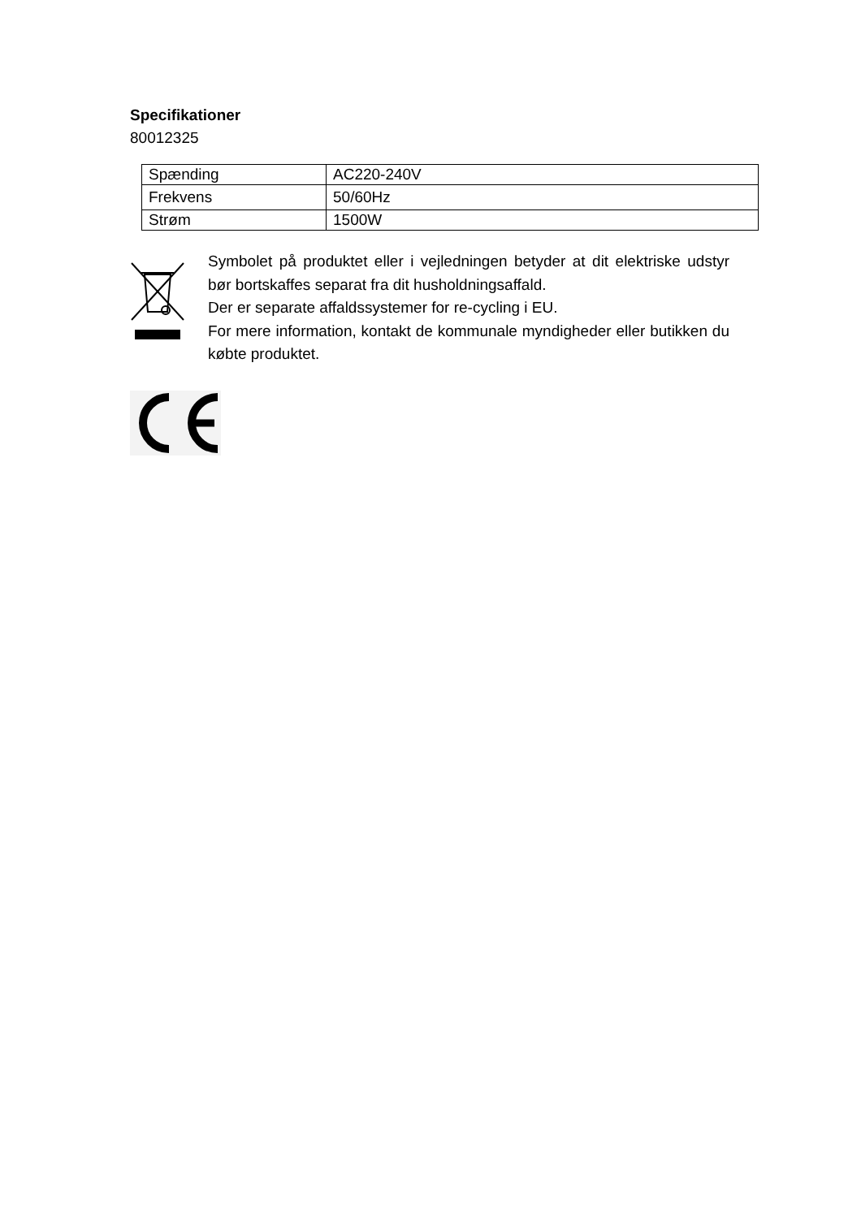Specifikationer
80012325
| Spænding | AC220-240V |
| Frekvens | 50/60Hz |
| Strøm | 1500W |
Symbolet på produktet eller i vejledningen betyder at dit elektriske udstyr bør bortskaffes separat fra dit husholdningsaffald.
Der er separate affaldssystemer for re-cycling i EU.
For mere information, kontakt de kommunale myndigheder eller butikken du købte produktet.